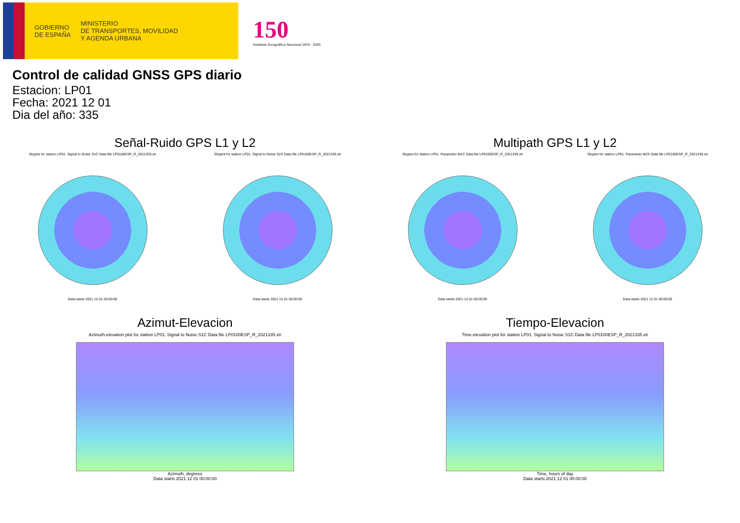GOBIERNO
DE ESPAÑA
MINISTERIO
DE TRANSPORTES, MOVILIDAD
Y AGENDA URBANA
150
Instituto Geográfico Nacional 1870 · 2020
Control de calidad GNSS GPS diario
Estacion: LP01
Fecha: 2021 12 01
Dia del año: 335
Señal-Ruido GPS L1 y L2
Skyplot for station LP01. Signal to Noise S1C Data file LP0100ESP_R_2021335.xtr Skyplot for station LP01. Signal to Noise S2X Data file LP0100ESP_R_2021335.xtr
Data starts 2021 12 01 00:00:00
Data starts 2021 12 01 00:00:00
Multipath GPS L1 y L2
Skyplot for station LP01. Parameter M1C Data file LP0100ESP_R_2021335.xtr Skyplot for station LP01. Parameter M2X Data file LP0100ESP_R_2021335.xtr
Data starts 2021 12 01 00:00:00
Data starts 2021 12 01 00:00:00
Azimut-Elevacion
Azimuth-elevation plot for station LP01. Signal to Noise S1C Data file LP0100ESP_R_2021335.xtr
Azimuth, degrees
Data starts 2021 12 01 00:00:00
Tiempo-Elevacion
Time-elevation plot for station LP01. Signal to Noise S1C Data file LP0100ESP_R_2021335.xtr
Time, hours of day
Data starts 2021 12 01 00:00:00